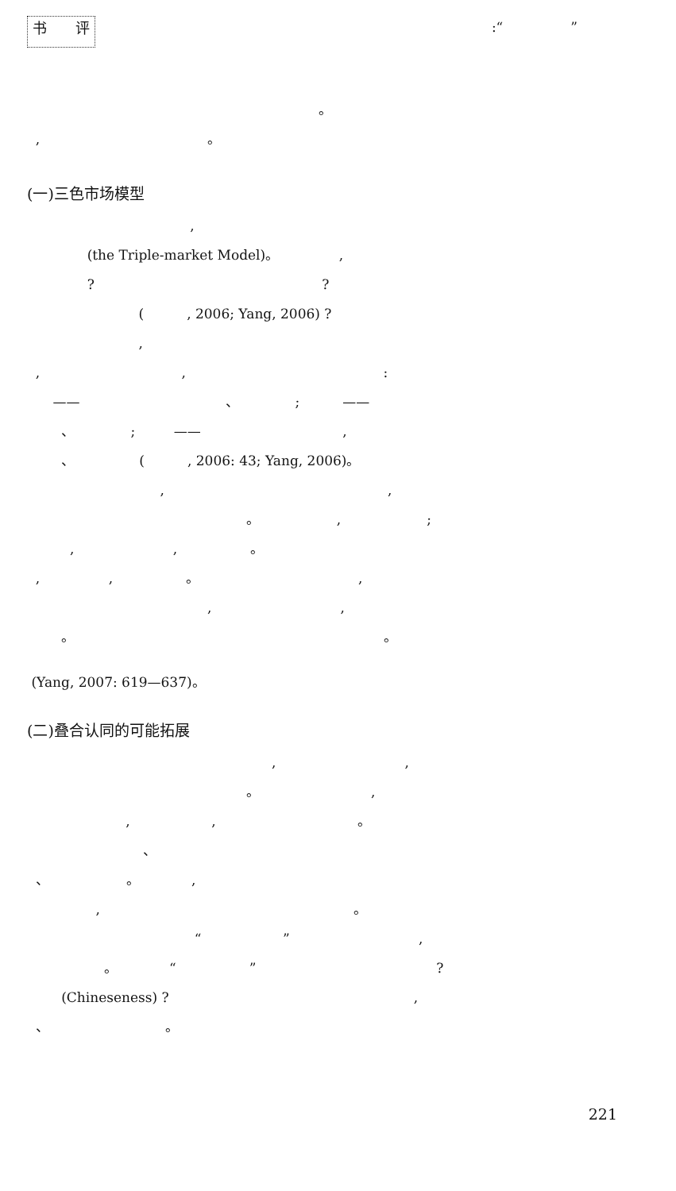书　　评:“　　　　　”
。
, 。
(一)三色市场模型
,
(the Triple-market Model)。 ,
? ?
( , 2006; Yang, 2006) ?
,
, , :
—— 、 ; ——
、 ; —— ,
、 ( , 2006: 43; Yang, 2006)。
, ,
。 , ;
, , 。
, , 。 ,
, ,
。 。
(Yang, 2007: 619—637)。
(二)叠合认同的可能拓展
, ,
。 ,
, , 。
、
、 。 ,
, 。
“ ” ,
。 “ ” ?
(Chineseness) ? ,
、 。
221